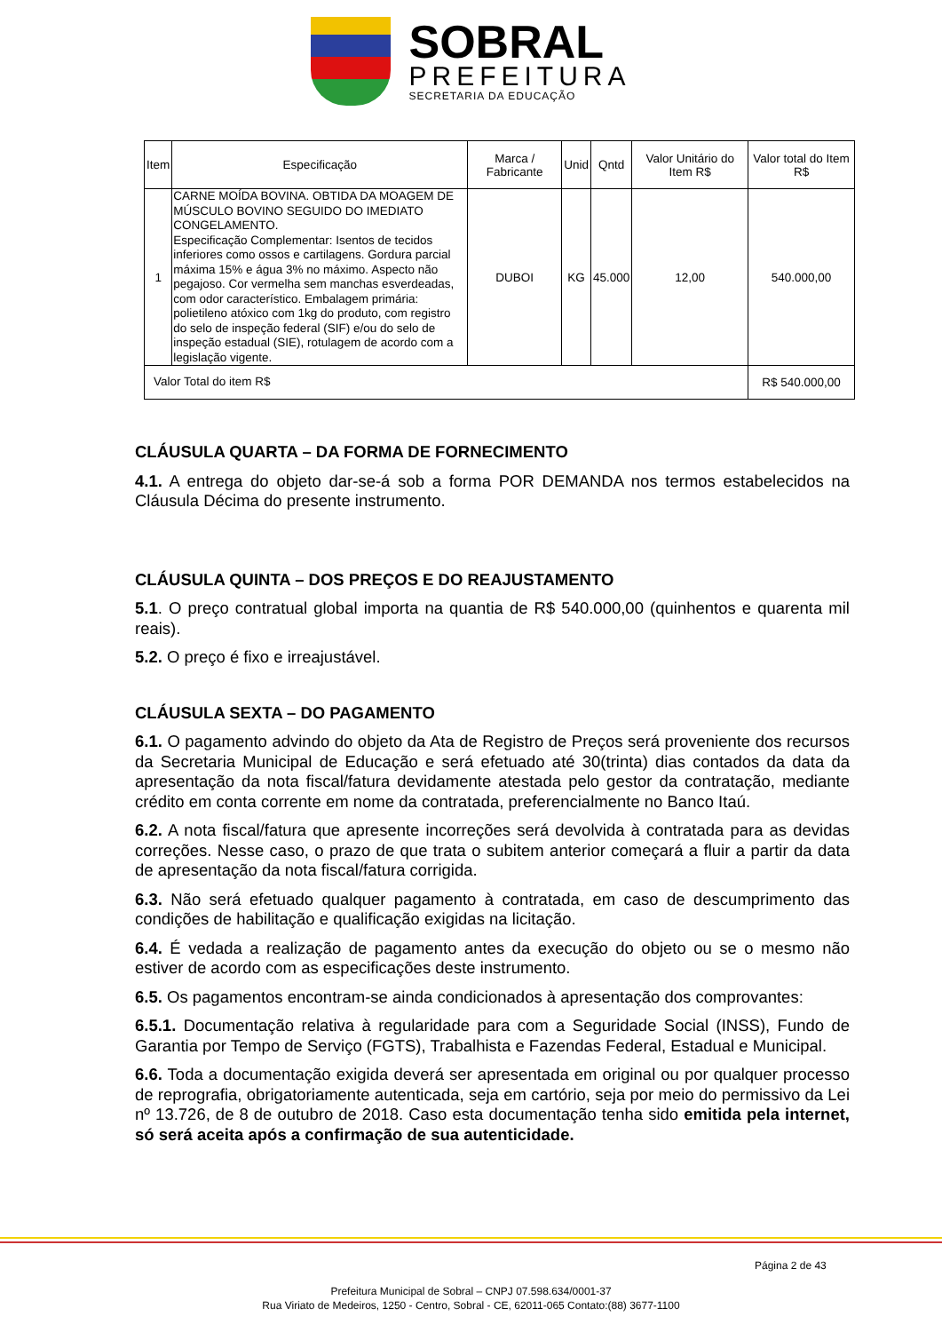SOBRAL
PREFEITURA
SECRETARIA DA EDUCAÇÃO
| Item | Especificação | Marca / Fabricante | Unid | Qntd | Valor Unitário do Item R$ | Valor total do Item R$ |
| --- | --- | --- | --- | --- | --- | --- |
| 1 | CARNE MOÍDA BOVINA. OBTIDA DA MOAGEM DE MÚSCULO BOVINO SEGUIDO DO IMEDIATO CONGELAMENTO. Especificação Complementar: Isentos de tecidos inferiores como ossos e cartilagens. Gordura parcial máxima 15% e água 3% no máximo. Aspecto não pegajoso. Cor vermelha sem manchas esverdeadas, com odor característico. Embalagem primária: polietileno atóxico com 1kg do produto, com registro do selo de inspeção federal (SIF) e/ou do selo de inspeção estadual (SIE), rotulagem de acordo com a legislação vigente. | DUBOI | KG | 45.000 | 12,00 | 540.000,00 |
| Valor Total do item R$ | | | | | | R$ 540.000,00 |
CLÁUSULA QUARTA – DA FORMA DE FORNECIMENTO
4.1. A entrega do objeto dar-se-á sob a forma POR DEMANDA nos termos estabelecidos na Cláusula Décima do presente instrumento.
CLÁUSULA QUINTA – DOS PREÇOS E DO REAJUSTAMENTO
5.1. O preço contratual global importa na quantia de R$ 540.000,00 (quinhentos e quarenta mil reais).
5.2. O preço é fixo e irreajustável.
CLÁUSULA SEXTA – DO PAGAMENTO
6.1. O pagamento advindo do objeto da Ata de Registro de Preços será proveniente dos recursos da Secretaria Municipal de Educação e será efetuado até 30(trinta) dias contados da data da apresentação da nota fiscal/fatura devidamente atestada pelo gestor da contratação, mediante crédito em conta corrente em nome da contratada, preferencialmente no Banco Itaú.
6.2. A nota fiscal/fatura que apresente incorreções será devolvida à contratada para as devidas correções. Nesse caso, o prazo de que trata o subitem anterior começará a fluir a partir da data de apresentação da nota fiscal/fatura corrigida.
6.3. Não será efetuado qualquer pagamento à contratada, em caso de descumprimento das condições de habilitação e qualificação exigidas na licitação.
6.4. É vedada a realização de pagamento antes da execução do objeto ou se o mesmo não estiver de acordo com as especificações deste instrumento.
6.5. Os pagamentos encontram-se ainda condicionados à apresentação dos comprovantes:
6.5.1. Documentação relativa à regularidade para com a Seguridade Social (INSS), Fundo de Garantia por Tempo de Serviço (FGTS), Trabalhista e Fazendas Federal, Estadual e Municipal.
6.6. Toda a documentação exigida deverá ser apresentada em original ou por qualquer processo de reprografia, obrigatoriamente autenticada, seja em cartório, seja por meio do permissivo da Lei nº 13.726, de 8 de outubro de 2018. Caso esta documentação tenha sido emitida pela internet, só será aceita após a confirmação de sua autenticidade.
Página 2 de 43
Prefeitura Municipal de Sobral – CNPJ 07.598.634/0001-37
Rua Viriato de Medeiros, 1250 - Centro, Sobral - CE, 62011-065 Contato:(88) 3677-1100